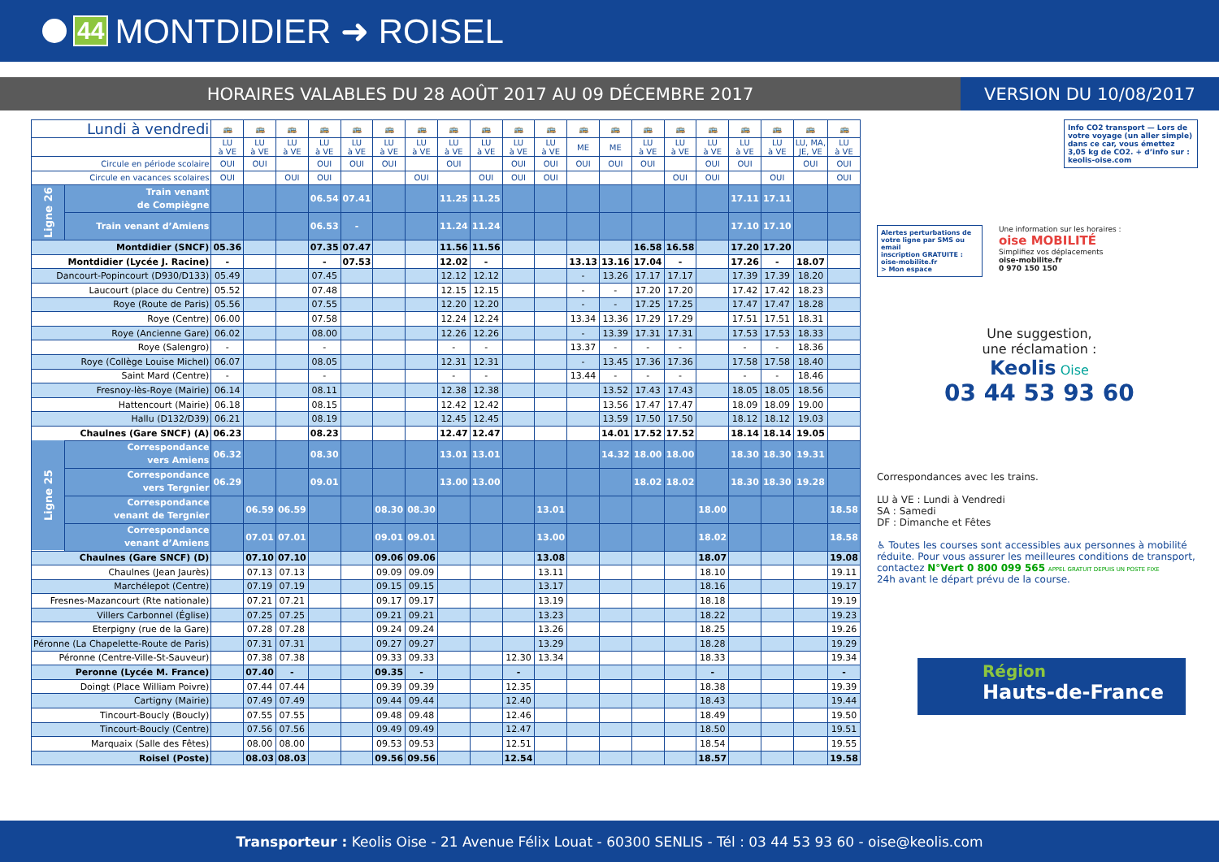44 MONTDIDIER ➜ ROISEL
HORAIRES VALABLES DU 28 AOÛT 2017 AU 09 DÉCEMBRE 2017
VERSION DU 10/08/2017
| Lundi à vendredi | | 🚌 | 🚌 | 🚌 | 🚌 | 🚌 | 🚌 | 🚌 | 🚌 | 🚌 | 🚌 | 🚌 | 🚌 | 🚌 | 🚌 | 🚌 | 🚌 | 🚌 | 🚌 | 🚌 | 🚌 |
| | | LU à VE | LU à VE | LU à VE | LU à VE | LU à VE | LU à VE | LU à VE | LU à VE | LU à VE | LU à VE | LU à VE | ME | ME | LU à VE | LU à VE | LU à VE | LU à VE | LU à VE | LU, MA, JE, VE | LU à VE |
| Circule en période scolaire | | OUI | OUI | | OUI | OUI | OUI | | OUI | | OUI | OUI | OUI | OUI | OUI | | OUI | OUI | | OUI | OUI |
| Circule en vacances scolaires | | OUI | | OUI | OUI | | | OUI | | OUI | OUI | OUI | | | | OUI | OUI | | OUI | | OUI |
| Ligne 26 | Train venant de Compiègne | | | | 06.54 | 07.41 | | | 11.25 | 11.25 | | | | | | | | 17.11 | 17.11 | | |
| | Train venant d’Amiens | | | | 06.53 | - | | | 11.24 | 11.24 | | | | | | | | 17.10 | 17.10 | | |
| Montdidier (SNCF) | | 05.36 | | | 07.35 | 07.47 | | | 11.56 | 11.56 | | | | | 16.58 | 16.58 | | 17.20 | 17.20 | | |
| Montdidier (Lycée J. Racine) | | - | | | - | 07.53 | | | 12.02 | - | | | 13.13 | 13.16 | 17.04 | - | | 17.26 | - | 18.07 | |
| Dancourt-Popincourt (D930/D133) | | 05.49 | | | 07.45 | | | | 12.12 | 12.12 | | | - | 13.26 | 17.17 | 17.17 | | 17.39 | 17.39 | 18.20 | |
| Laucourt (place du Centre) | | 05.52 | | | 07.48 | | | | 12.15 | 12.15 | | | - | - | 17.20 | 17.20 | | 17.42 | 17.42 | 18.23 | |
| Roye (Route de Paris) | | 05.56 | | | 07.55 | | | | 12.20 | 12.20 | | | - | - | 17.25 | 17.25 | | 17.47 | 17.47 | 18.28 | |
| Roye (Centre) | | 06.00 | | | 07.58 | | | | 12.24 | 12.24 | | | 13.34 | 13.36 | 17.29 | 17.29 | | 17.51 | 17.51 | 18.31 | |
| Roye (Ancienne Gare) | | 06.02 | | | 08.00 | | | | 12.26 | 12.26 | | | - | 13.39 | 17.31 | 17.31 | | 17.53 | 17.53 | 18.33 | |
| Roye (Salengro) | | - | | | - | | | | - | - | | | 13.37 | - | - | - | | - | - | 18.36 | |
| Roye (Collège Louise Michel) | | 06.07 | | | 08.05 | | | | 12.31 | 12.31 | | | - | 13.45 | 17.36 | 17.36 | | 17.58 | 17.58 | 18.40 | |
| Saint Mard (Centre) | | - | | | - | | | | - | - | | | 13.44 | - | - | - | | - | - | 18.46 | |
| Fresnoy-lès-Roye (Mairie) | | 06.14 | | | 08.11 | | | | 12.38 | 12.38 | | | | 13.52 | 17.43 | 17.43 | | 18.05 | 18.05 | 18.56 | |
| Hattencourt (Mairie) | | 06.18 | | | 08.15 | | | | 12.42 | 12.42 | | | | 13.56 | 17.47 | 17.47 | | 18.09 | 18.09 | 19.00 | |
| Hallu (D132/D39) | | 06.21 | | | 08.19 | | | | 12.45 | 12.45 | | | | 13.59 | 17.50 | 17.50 | | 18.12 | 18.12 | 19.03 | |
| Chaulnes (Gare SNCF) (A) | | 06.23 | | | 08.23 | | | | 12.47 | 12.47 | | | | 14.01 | 17.52 | 17.52 | | 18.14 | 18.14 | 19.05 | |
| Ligne 25 | Correspondance vers Amiens | 06.32 | | | 08.30 | | | | 13.01 | 13.01 | | | | 14.32 | 18.00 | 18.00 | | 18.30 | 18.30 | 19.31 | |
| | Correspondance vers Tergnier | 06.29 | | | 09.01 | | | | 13.00 | 13.00 | | | | | 18.02 | 18.02 | | 18.30 | 18.30 | 19.28 | |
| | Correspondance venant de Tergnier | | 06.59 | 06.59 | | | 08.30 | 08.30 | | | | 13.01 | | | | | 18.00 | | | | 18.58 |
| | Correspondance venant d’Amiens | | 07.01 | 07.01 | | | 09.01 | 09.01 | | | | 13.00 | | | | | 18.02 | | | | 18.58 |
| Chaulnes (Gare SNCF) (D) | | | 07.10 | 07.10 | | | 09.06 | 09.06 | | | | 13.08 | | | | | 18.07 | | | | 19.08 |
| Chaulnes (Jean Jaurès) | | | 07.13 | 07.13 | | | 09.09 | 09.09 | | | | 13.11 | | | | | 18.10 | | | | 19.11 |
| Marchélepot (Centre) | | | 07.19 | 07.19 | | | 09.15 | 09.15 | | | | 13.17 | | | | | 18.16 | | | | 19.17 |
| Fresnes-Mazancourt (Rte nationale) | | | 07.21 | 07.21 | | | 09.17 | 09.17 | | | | 13.19 | | | | | 18.18 | | | | 19.19 |
| Villers Carbonnel (Église) | | | 07.25 | 07.25 | | | 09.21 | 09.21 | | | | 13.23 | | | | | 18.22 | | | | 19.23 |
| Eterpigny (rue de la Gare) | | | 07.28 | 07.28 | | | 09.24 | 09.24 | | | | 13.26 | | | | | 18.25 | | | | 19.26 |
| Péronne (La Chapelette-Route de Paris) | | | 07.31 | 07.31 | | | 09.27 | 09.27 | | | | 13.29 | | | | | 18.28 | | | | 19.29 |
| Péronne (Centre-Ville-St-Sauveur) | | | 07.38 | 07.38 | | | 09.33 | 09.33 | | | 12.30 | 13.34 | | | | | 18.33 | | | | 19.34 |
| Peronne (Lycée M. France) | | | 07.40 | - | | | 09.35 | - | | | - | | | | | | - | | | | - |
| Doingt (Place William Poivre) | | | 07.44 | 07.44 | | | 09.39 | 09.39 | | | 12.35 | | | | | | 18.38 | | | | 19.39 |
| Cartigny (Mairie) | | | 07.49 | 07.49 | | | 09.44 | 09.44 | | | 12.40 | | | | | | 18.43 | | | | 19.44 |
| Tincourt-Boucly (Boucly) | | | 07.55 | 07.55 | | | 09.48 | 09.48 | | | 12.46 | | | | | | 18.49 | | | | 19.50 |
| Tincourt-Boucly (Centre) | | | 07.56 | 07.56 | | | 09.49 | 09.49 | | | 12.47 | | | | | | 18.50 | | | | 19.51 |
| Marquaix (Salle des Fêtes) | | | 08.00 | 08.00 | | | 09.53 | 09.53 | | | 12.51 | | | | | | 18.54 | | | | 19.55 |
| Roisel (Poste) | | | 08.03 | 08.03 | | | 09.56 | 09.56 | | | 12.54 | | | | | | 18.57 | | | | 19.58 |
Info CO2 transport — Lors de votre voyage (un aller simple) dans ce car, vous émettez 3,05 kg de CO2. + d’info sur : keolis-oise.com
Alertes perturbations de votre ligne par SMS ou email
inscription GRATUITE :
oise-mobilite.fr
> Mon espace
Une information sur les horaires :
oise MOBILITÉ
Simplifiez vos déplacements
oise-mobilite.fr
0 970 150 150
Une suggestion,
une réclamation :
Keolis Oise
03 44 53 93 60
Correspondances avec les trains.
LU à VE : Lundi à Vendredi
SA : Samedi
DF : Dimanche et Fêtes
♿ Toutes les courses sont accessibles aux personnes à mobilité réduite. Pour vous assurer les meilleures conditions de transport, contactez N°Vert 0 800 099 565 APPEL GRATUIT DEPUIS UN POSTE FIXE
24h avant le départ prévu de la course.
Région
Hauts-de-France
Transporteur : Keolis Oise - 21 Avenue Félix Louat - 60300 SENLIS - Tél : 03 44 53 93 60 - oise@keolis.com